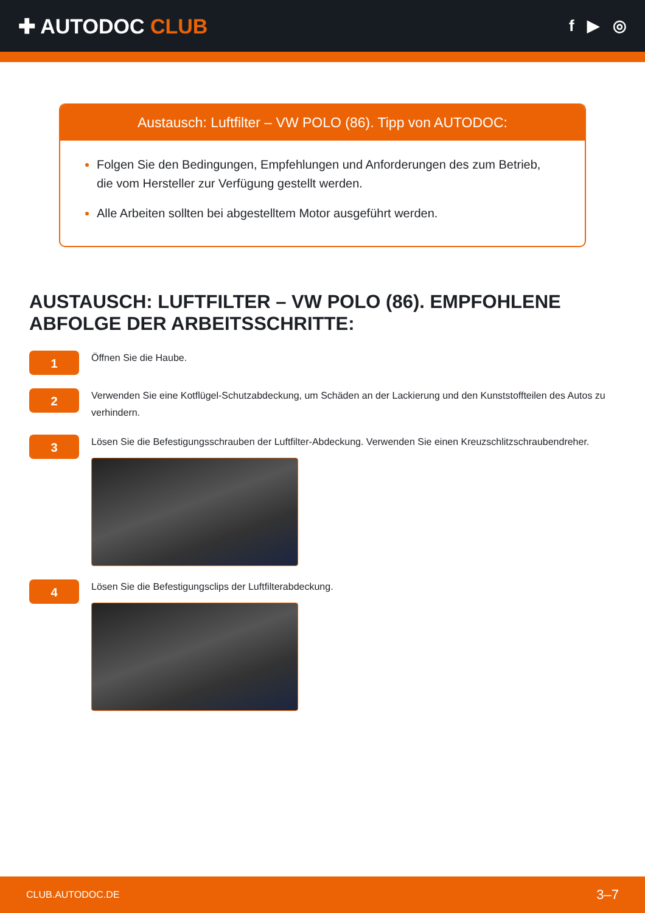✚ AUTODOC CLUB
f ▶ ◎
Austausch: Luftfilter – VW POLO (86). Tipp von AUTODOC:
Folgen Sie den Bedingungen, Empfehlungen und Anforderungen des zum Betrieb, die vom Hersteller zur Verfügung gestellt werden.
Alle Arbeiten sollten bei abgestelltem Motor ausgeführt werden.
AUSTAUSCH: LUFTFILTER – VW POLO (86). EMPFOHLENE ABFOLGE DER ARBEITSSCHRITTE:
1
Öffnen Sie die Haube.
2
Verwenden Sie eine Kotflügel-Schutzabdeckung, um Schäden an der Lackierung und den Kunststoffteilen des Autos zu verhindern.
3
Lösen Sie die Befestigungsschrauben der Luftfilter-Abdeckung. Verwenden Sie einen Kreuzschlitzschraubendreher.
4
Lösen Sie die Befestigungsclips der Luftfilterabdeckung.
CLUB.AUTODOC.DE 3–7